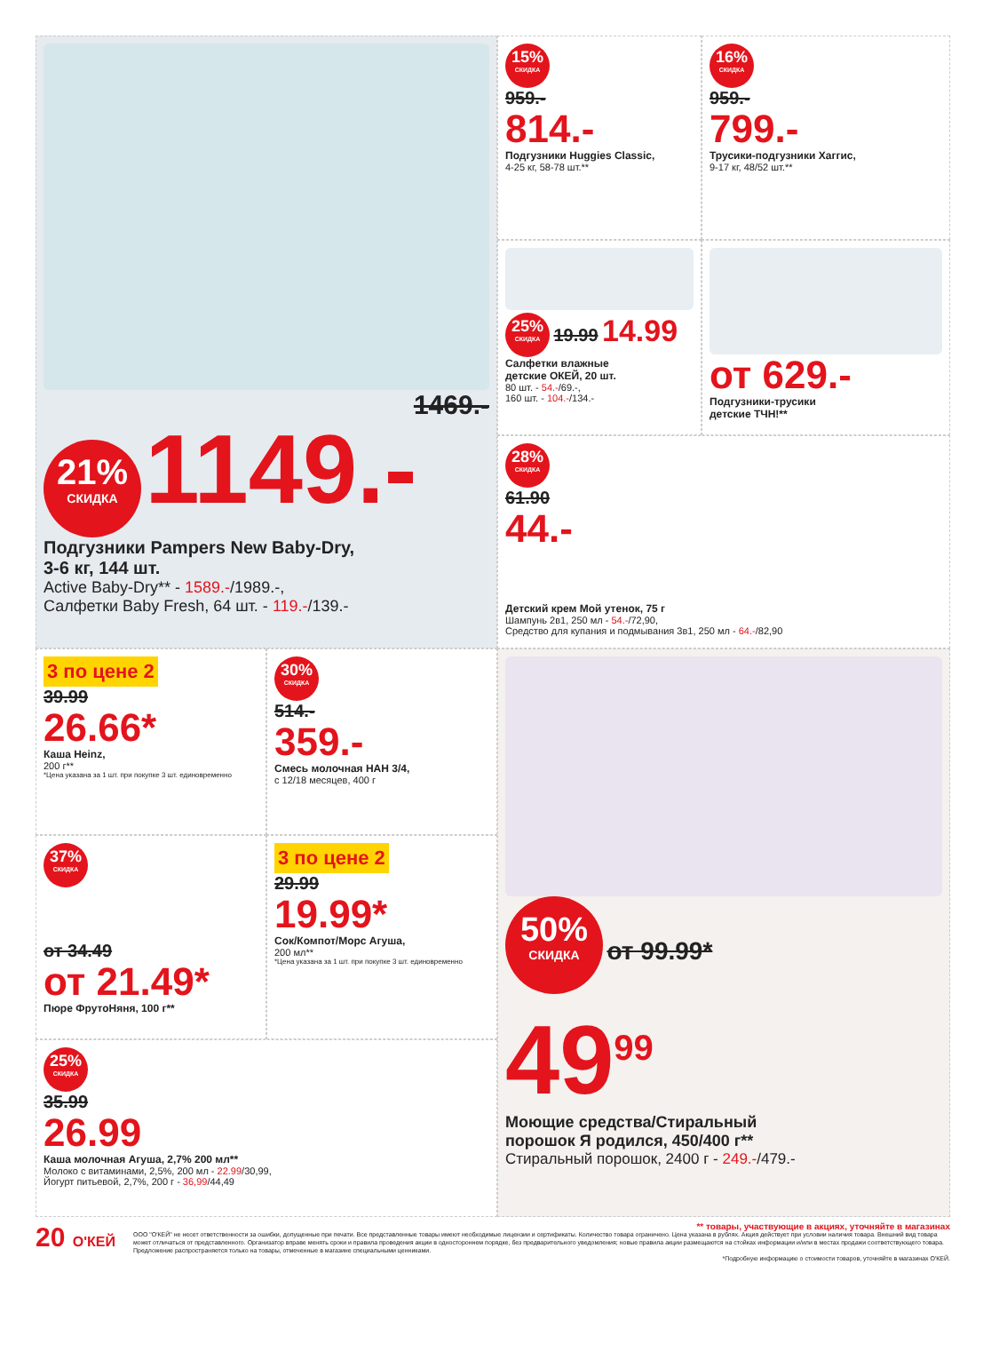1469.-
21% СКИДКА 1149.-
Подгузники Pampers New Baby-Dry,
3-6 кг, 144 шт.
Active Baby-Dry** - 1589.-/1989.-,
Салфетки Baby Fresh, 64 шт. - 119.-/139.-
15% СКИДКА
959.-
814.-
Подгузники Huggies Classic,
4-25 кг, 58-78 шт.**
16% СКИДКА
959.-
799.-
Трусики-подгузники Хаггис,
9-17 кг, 48/52 шт.**
25% СКИДКА 19.99 14.99
Салфетки влажные
детские ОКЕЙ, 20 шт.
80 шт. - 54.-/69.-,
160 шт. - 104.-/134.-
от 629.-
Подгузники-трусики
детские ТЧН!**
28% СКИДКА
61.90
44.-
Детский крем Мой утенок, 75 г
Шампунь 2в1, 250 мл - 54.-/72,90,
Средство для купания и подмывания 3в1, 250 мл - 64.-/82,90
3 по цене 2
39.99
26.66*
Каша Heinz,
200 г**
*Цена указана за 1 шт. при покупке 3 шт. единовременно
30% СКИДКА
514.-
359.-
Смесь молочная НАН 3/4,
с 12/18 месяцев, 400 г
37% СКИДКА
от 34.49
от 21.49*
Пюре ФрутоНяня, 100 г**
3 по цене 2
29.99
19.99*
Сок/Компот/Морс Агуша,
200 мл**
*Цена указана за 1 шт. при покупке 3 шт. единовременно
25% СКИДКА
35.99
26.99
Каша молочная Агуша, 2,7% 200 мл**
Молоко с витаминами, 2,5%, 200 мл - 22.99/30,99,
Йогурт питьевой, 2,7%, 200 г - 36,99/44,49
50% СКИДКА от 99.99*
49<sup>99</sup>
Моющие средства/Стиральный
порошок Я родился, 450/400 г**
Стиральный порошок, 2400 г - 249.-/479.-
20 О'КЕЙ
** товары, участвующие в акциях, уточняйте в магазинах
ООО "О'КЕЙ" не несет ответственности за ошибки, допущенные при печати. Все представленные товары имеют необходимые лицензии и сертификаты. Количество товара ограничено. Цена указана в рублях. Акция действует при условии наличия товара. Внешний вид товара может отличаться от представленного. Организатор вправе менять сроки и правила проведения акции в одностороннем порядке, без предварительного уведомления; новые правила акции размещаются на стойках информации и/или в местах продажи соответствующего товара. Предложение распространяется только на товары, отмеченные в магазине специальными ценниками.
*Подробную информацию о стоимости товаров, уточняйте в магазинах О'КЕЙ.